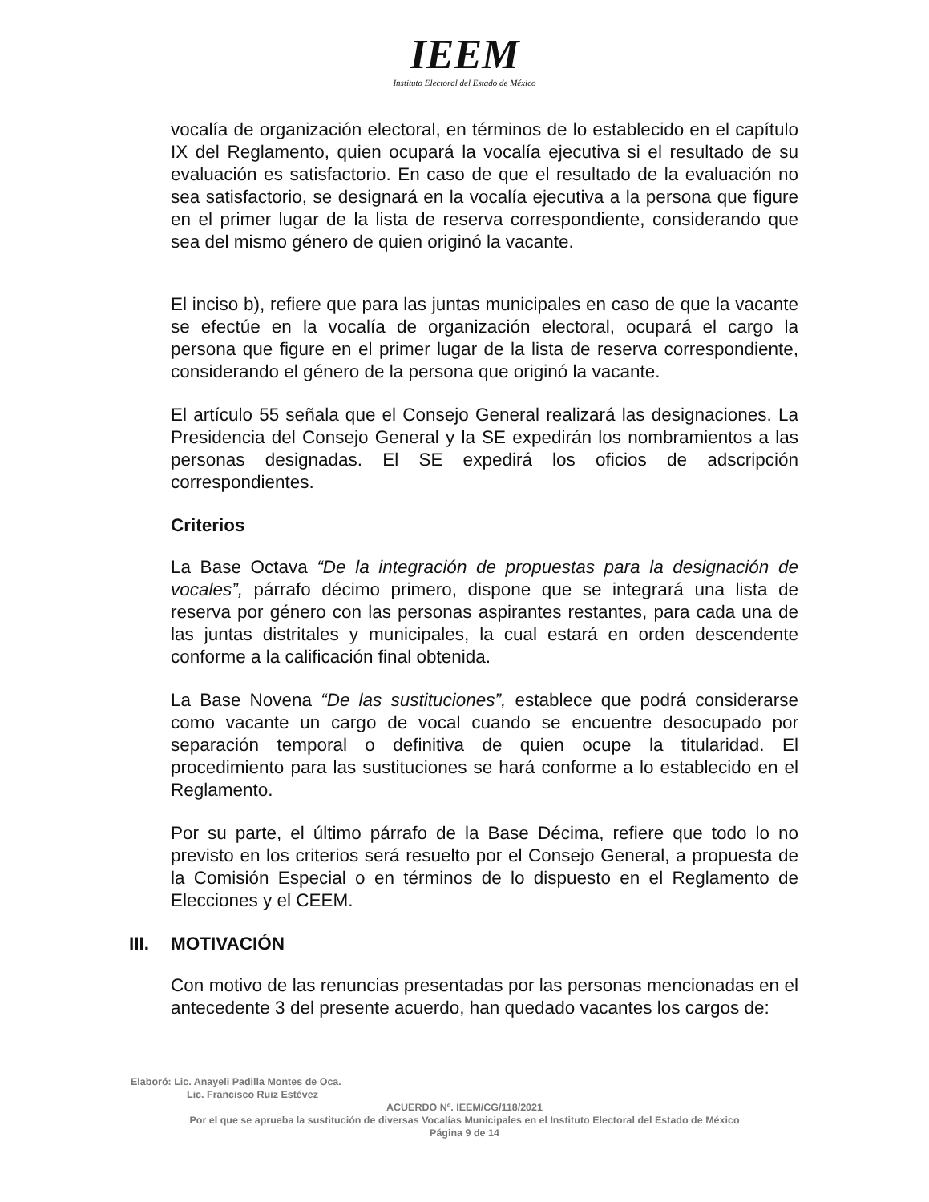IEEM
Instituto Electoral del Estado de México
vocalía de organización electoral, en términos de lo establecido en el capítulo IX del Reglamento, quien ocupará la vocalía ejecutiva si el resultado de su evaluación es satisfactorio. En caso de que el resultado de la evaluación no sea satisfactorio, se designará en la vocalía ejecutiva a la persona que figure en el primer lugar de la lista de reserva correspondiente, considerando que sea del mismo género de quien originó la vacante.
El inciso b), refiere que para las juntas municipales en caso de que la vacante se efectúe en la vocalía de organización electoral, ocupará el cargo la persona que figure en el primer lugar de la lista de reserva correspondiente, considerando el género de la persona que originó la vacante.
El artículo 55 señala que el Consejo General realizará las designaciones. La Presidencia del Consejo General y la SE expedirán los nombramientos a las personas designadas. El SE expedirá los oficios de adscripción correspondientes.
Criterios
La Base Octava “De la integración de propuestas para la designación de vocales”, párrafo décimo primero, dispone que se integrará una lista de reserva por género con las personas aspirantes restantes, para cada una de las juntas distritales y municipales, la cual estará en orden descendente conforme a la calificación final obtenida.
La Base Novena “De las sustituciones”, establece que podrá considerarse como vacante un cargo de vocal cuando se encuentre desocupado por separación temporal o definitiva de quien ocupe la titularidad. El procedimiento para las sustituciones se hará conforme a lo establecido en el Reglamento.
Por su parte, el último párrafo de la Base Décima, refiere que todo lo no previsto en los criterios será resuelto por el Consejo General, a propuesta de la Comisión Especial o en términos de lo dispuesto en el Reglamento de Elecciones y el CEEM.
III. MOTIVACIÓN
Con motivo de las renuncias presentadas por las personas mencionadas en el antecedente 3 del presente acuerdo, han quedado vacantes los cargos de:
Elaboró: Lic. Anayeli Padilla Montes de Oca.
Lic. Francisco Ruiz Estévez
ACUERDO Nº. IEEM/CG/118/2021
Por el que se aprueba la sustitución de diversas Vocalías Municipales en el Instituto Electoral del Estado de México
Página 9 de 14